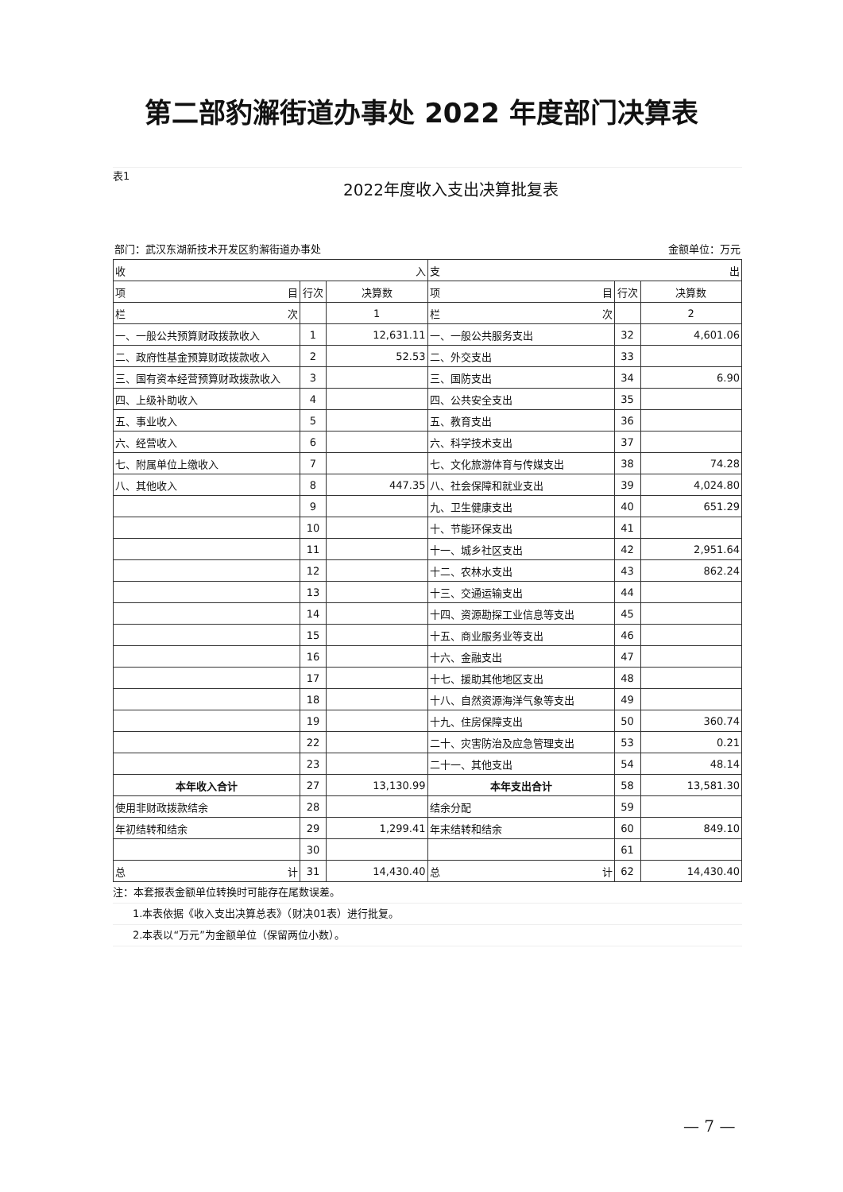第二部豹澥街道办事处 2022 年度部门决算表
表1
2022年度收入支出决算批复表
部门：武汉东湖新技术开发区豹澥街道办事处 金额单位：万元
| 收 入 | | | 支 出 | | |
| 项 目 | 行次 | 决算数 | 项 目 | 行次 | 决算数 |
| 栏 次 | | 1 | 栏 次 | | 2 |
| 一、一般公共预算财政拨款收入 | 1 | 12,631.11 | 一、一般公共服务支出 | 32 | 4,601.06 |
| 二、政府性基金预算财政拨款收入 | 2 | 52.53 | 二、外交支出 | 33 | |
| 三、国有资本经营预算财政拨款收入 | 3 | | 三、国防支出 | 34 | 6.90 |
| 四、上级补助收入 | 4 | | 四、公共安全支出 | 35 | |
| 五、事业收入 | 5 | | 五、教育支出 | 36 | |
| 六、经营收入 | 6 | | 六、科学技术支出 | 37 | |
| 七、附属单位上缴收入 | 7 | | 七、文化旅游体育与传媒支出 | 38 | 74.28 |
| 八、其他收入 | 8 | 447.35 | 八、社会保障和就业支出 | 39 | 4,024.80 |
| | 9 | | 九、卫生健康支出 | 40 | 651.29 |
| | 10 | | 十、节能环保支出 | 41 | |
| | 11 | | 十一、城乡社区支出 | 42 | 2,951.64 |
| | 12 | | 十二、农林水支出 | 43 | 862.24 |
| | 13 | | 十三、交通运输支出 | 44 | |
| | 14 | | 十四、资源勘探工业信息等支出 | 45 | |
| | 15 | | 十五、商业服务业等支出 | 46 | |
| | 16 | | 十六、金融支出 | 47 | |
| | 17 | | 十七、援助其他地区支出 | 48 | |
| | 18 | | 十八、自然资源海洋气象等支出 | 49 | |
| | 19 | | 十九、住房保障支出 | 50 | 360.74 |
| | 22 | | 二十、灾害防治及应急管理支出 | 53 | 0.21 |
| | 23 | | 二十一、其他支出 | 54 | 48.14 |
| 本年收入合计 | 27 | 13,130.99 | 本年支出合计 | 58 | 13,581.30 |
| 使用非财政拨款结余 | 28 | | 结余分配 | 59 | |
| 年初结转和结余 | 29 | 1,299.41 | 年末结转和结余 | 60 | 849.10 |
| | 30 | | | 61 | |
| 总 计 | 31 | 14,430.40 | 总 计 | 62 | 14,430.40 |
注：本套报表金额单位转换时可能存在尾数误差。
1.本表依据《收入支出决算总表》（财决01表）进行批复。
2.本表以“万元”为金额单位（保留两位小数）。
— 7 —